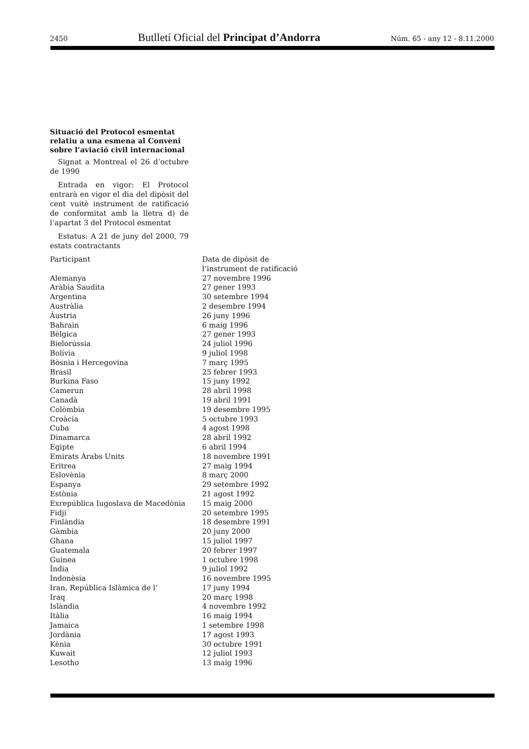2450 Butlletí Oficial del Principat d’Andorra Núm. 65 - any 12 - 8.11.2000
Situació del Protocol esmentat relatiu a una esmena al Conveni sobre l’aviació civil internacional
Signat a Montreal el 26 d’octubre de 1990
Entrada en vigor: El Protocol entrarà en vigor el dia del dipòsit del cent vuitè instrument de ratificació de conformitat amb la lletra d) de l’apartat 3 del Protocol esmentat
Estatus: A 21 de juny del 2000, 79 estats contractants
| Participant | Data de dipòsit de l’instrument de ratificació |
| --- | --- |
| Alemanya | 27 novembre 1996 |
| Aràbia Saudita | 27 gener 1993 |
| Argentina | 30 setembre 1994 |
| Austràlia | 2 desembre 1994 |
| Àustria | 26 juny 1996 |
| Bahrain | 6 maig 1996 |
| Bèlgica | 27 gener 1993 |
| Bielorússia | 24 juliol 1996 |
| Bolívia | 9 juliol 1998 |
| Bòsnia i Hercegovina | 7 març 1995 |
| Brasil | 25 febrer 1993 |
| Burkina Faso | 15 juny 1992 |
| Camerun | 28 abril 1998 |
| Canadà | 19 abril 1991 |
| Colòmbia | 19 desembre 1995 |
| Croàcia | 5 octubre 1993 |
| Cuba | 4 agost 1998 |
| Dinamarca | 28 abril 1992 |
| Egipte | 6 abril 1994 |
| Emirats Àrabs Units | 18 novembre 1991 |
| Eritrea | 27 maig 1994 |
| Eslovènia | 8 març 2000 |
| Espanya | 29 setembre 1992 |
| Estònia | 21 agost 1992 |
| Exrepública Iugoslava de Macedònia | 15 maig 2000 |
| Fidji | 20 setembre 1995 |
| Finlàndia | 18 desembre 1991 |
| Gàmbia | 20 juny 2000 |
| Ghana | 15 juliol 1997 |
| Guatemala | 20 febrer 1997 |
| Guinea | 1 octubre 1998 |
| Índia | 9 juliol 1992 |
| Indonèsia | 16 novembre 1995 |
| Iran, República Islàmica de l’ | 17 juny 1994 |
| Iraq | 20 març 1998 |
| Islàndia | 4 novembre 1992 |
| Itàlia | 16 maig 1994 |
| Jamaica | 1 setembre 1998 |
| Jordània | 17 agost 1993 |
| Kènia | 30 octubre 1991 |
| Kuwait | 12 juliol 1993 |
| Lesotho | 13 maig 1996 |